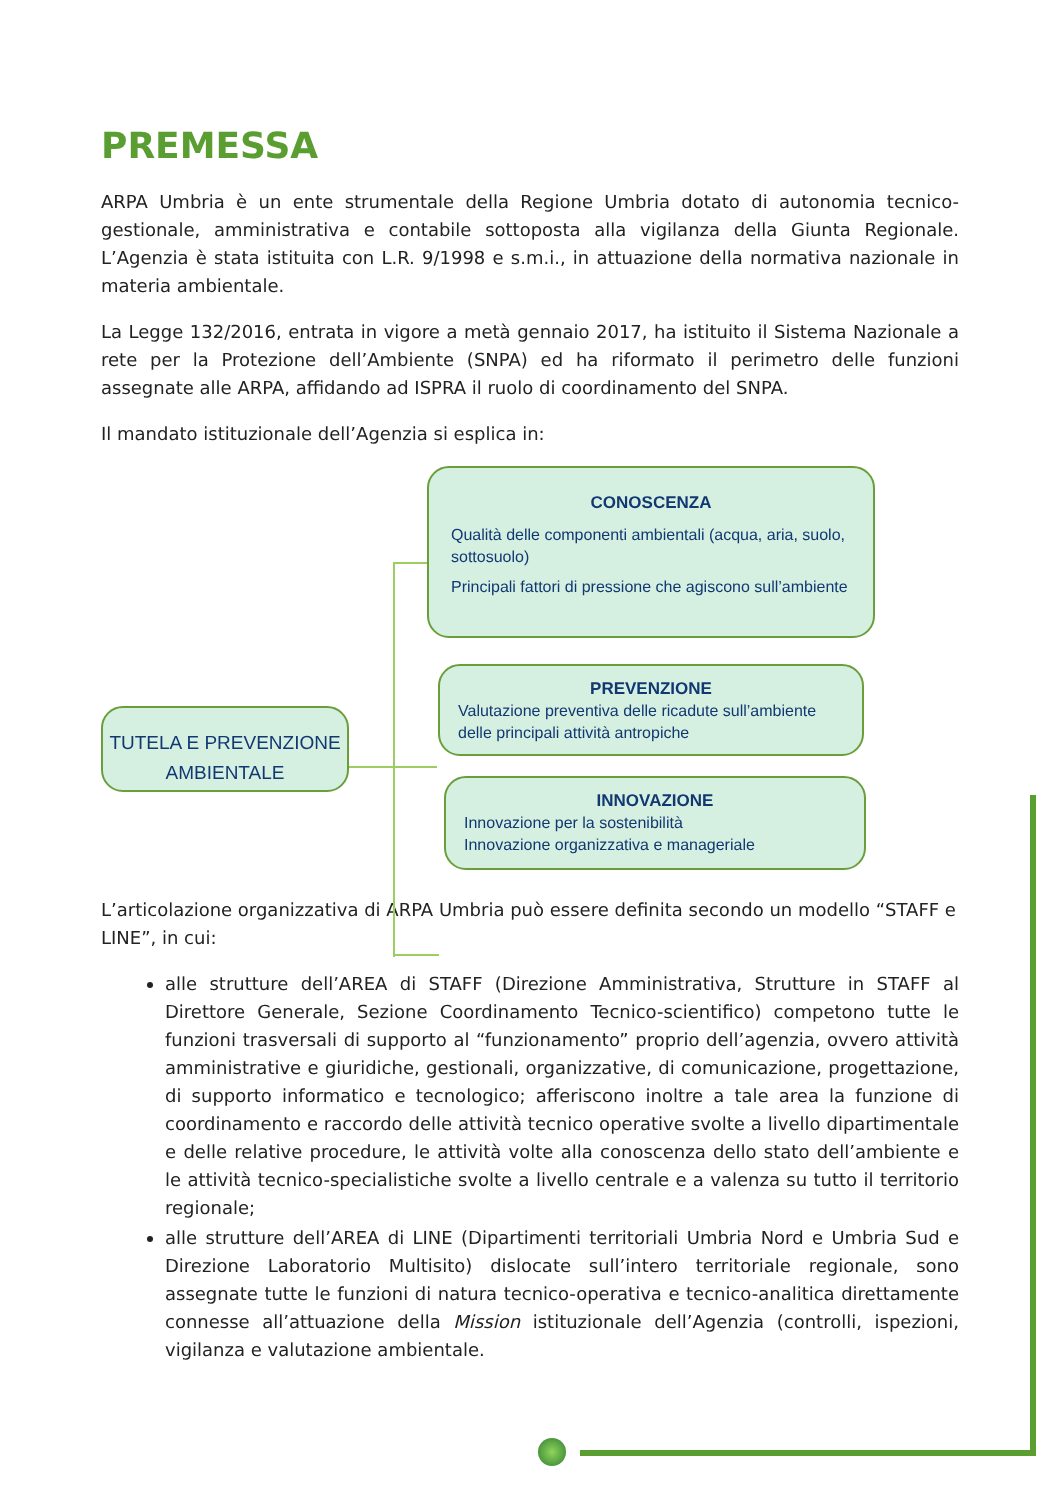PREMESSA
ARPA Umbria è un ente strumentale della Regione Umbria dotato di autonomia tecnico-gestionale, amministrativa e contabile sottoposta alla vigilanza della Giunta Regionale. L’Agenzia è stata istituita con L.R. 9/1998 e s.m.i., in attuazione della normativa nazionale in materia ambientale.
La Legge 132/2016, entrata in vigore a metà gennaio 2017, ha istituito il Sistema Nazionale a rete per la Protezione dell’Ambiente (SNPA) ed ha riformato il perimetro delle funzioni assegnate alle ARPA, affidando ad ISPRA il ruolo di coordinamento del SNPA.
Il mandato istituzionale dell’Agenzia si esplica in:
TUTELA E PREVENZIONE AMBIENTALE
CONOSCENZA
Qualità delle componenti ambientali (acqua, aria, suolo, sottosuolo)
Principali fattori di pressione che agiscono sull’ambiente
PREVENZIONE
Valutazione preventiva delle ricadute sull’ambiente delle principali attività antropiche
INNOVAZIONE
Innovazione per la sostenibilità
Innovazione organizzativa e manageriale
L’articolazione organizzativa di ARPA Umbria può essere definita secondo un modello “STAFF e LINE”, in cui:
alle strutture dell’AREA di STAFF (Direzione Amministrativa, Strutture in STAFF al Direttore Generale, Sezione Coordinamento Tecnico-scientifico) competono tutte le funzioni trasversali di supporto al “funzionamento” proprio dell’agenzia, ovvero attività amministrative e giuridiche, gestionali, organizzative, di comunicazione, progettazione, di supporto informatico e tecnologico; afferiscono inoltre a tale area la funzione di coordinamento e raccordo delle attività tecnico operative svolte a livello dipartimentale e delle relative procedure, le attività volte alla conoscenza dello stato dell’ambiente e le attività tecnico-specialistiche svolte a livello centrale e a valenza su tutto il territorio regionale;
alle strutture dell’AREA di LINE (Dipartimenti territoriali Umbria Nord e Umbria Sud e Direzione Laboratorio Multisito) dislocate sull’intero territoriale regionale, sono assegnate tutte le funzioni di natura tecnico-operativa e tecnico-analitica direttamente connesse all’attuazione della Mission istituzionale dell’Agenzia (controlli, ispezioni, vigilanza e valutazione ambientale.